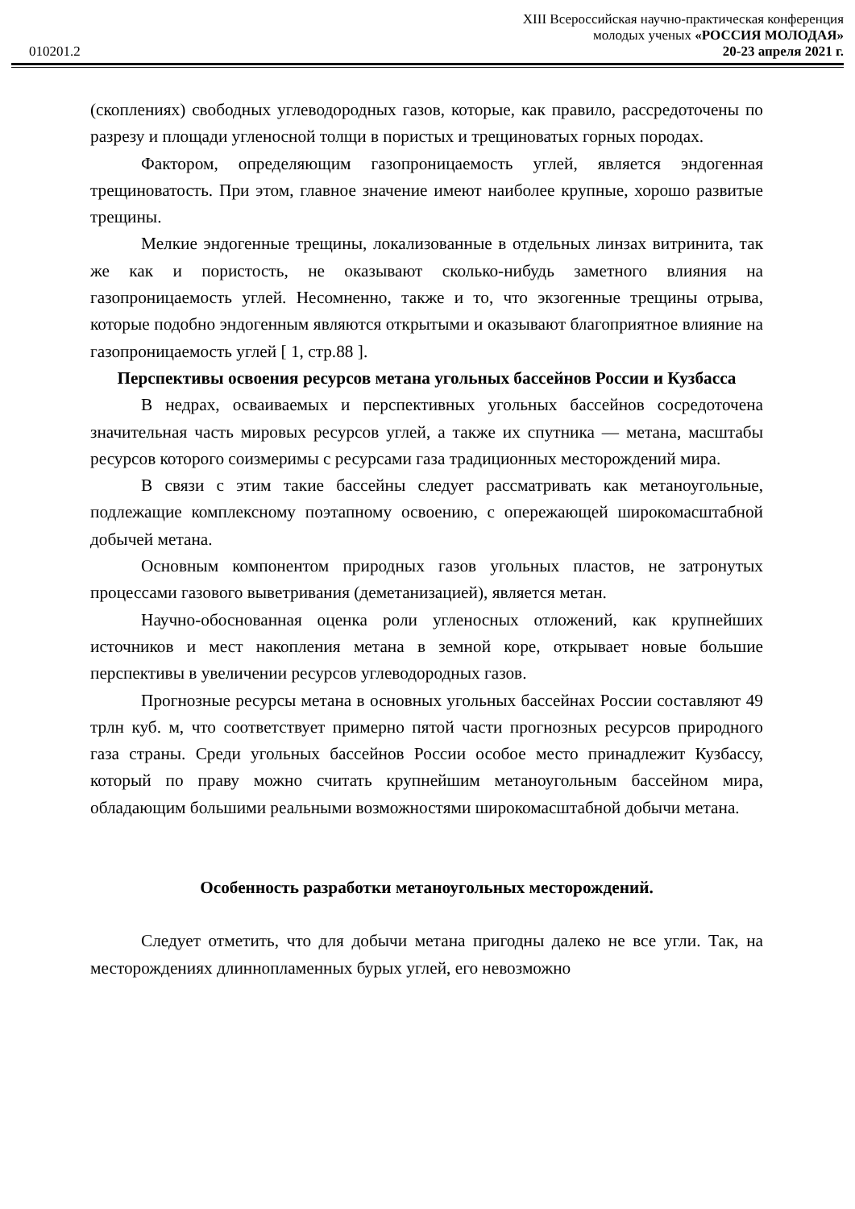XIII Всероссийская научно-практическая конференция
молодых ученых «РОССИЯ МОЛОДАЯ»
010201.2 20-23 апреля 2021 г.
(скоплениях) свободных углеводородных газов, которые, как правило, рассредоточены по разрезу и площади угленосной толщи в пористых и трещиноватых горных породах.
Фактором, определяющим газопроницаемость углей, является эндогенная трещиноватость. При этом, главное значение имеют наиболее крупные, хорошо развитые трещины.
Мелкие эндогенные трещины, локализованные в отдельных линзах витринита, так же как и пористость, не оказывают сколько-нибудь заметного влияния на газопроницаемость углей. Несомненно, также и то, что экзогенные трещины отрыва, которые подобно эндогенным являются открытыми и оказывают благоприятное влияние на газопроницаемость углей [ 1, стр.88 ].
Перспективы освоения ресурсов метана угольных бассейнов России и Кузбасса
В недрах, осваиваемых и перспективных угольных бассейнов сосредоточена значительная часть мировых ресурсов углей, а также их спутника — метана, масштабы ресурсов которого соизмеримы с ресурсами газа традиционных месторождений мира.
В связи с этим такие бассейны следует рассматривать как метаноугольные, подлежащие комплексному поэтапному освоению, с опережающей широкомасштабной добычей метана.
Основным компонентом природных газов угольных пластов, не затронутых процессами газового выветривания (деметанизацией), является метан.
Научно-обоснованная оценка роли угленосных отложений, как крупнейших источников и мест накопления метана в земной коре, открывает новые большие перспективы в увеличении ресурсов углеводородных газов.
Прогнозные ресурсы метана в основных угольных бассейнах России составляют 49 трлн куб. м, что соответствует примерно пятой части прогнозных ресурсов природного газа страны. Среди угольных бассейнов России особое место принадлежит Кузбассу, который по праву можно считать крупнейшим метаноугольным бассейном мира, обладающим большими реальными возможностями широкомасштабной добычи метана.
Особенность разработки метаноугольных месторождений.
Следует отметить, что для добычи метана пригодны далеко не все угли. Так, на месторождениях длиннопламенных бурых углей, его невозможно